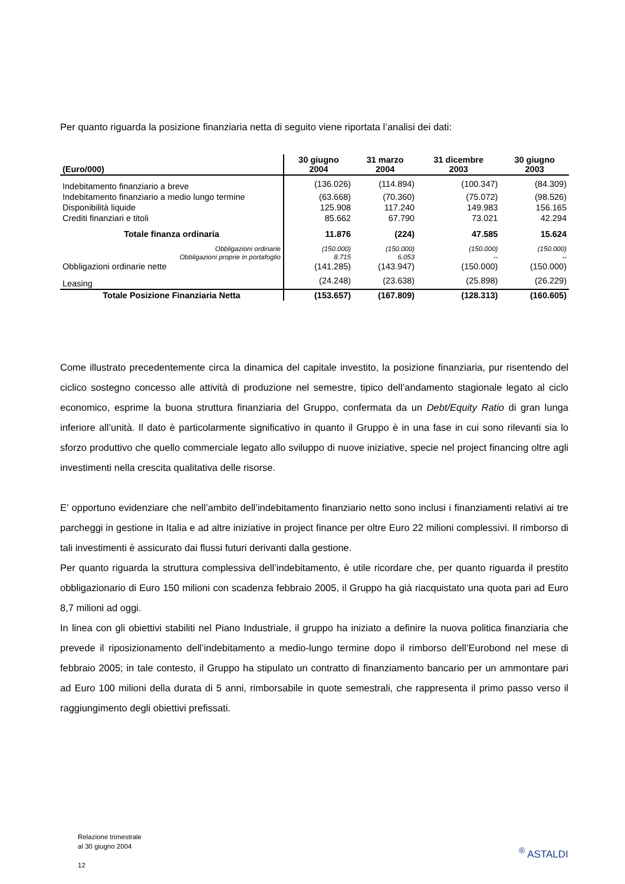Per quanto riguarda la posizione finanziaria netta di seguito viene riportata l’analisi dei dati:
| (Euro/000) | 30 giugno 2004 | 31 marzo 2004 | 31 dicembre 2003 | 30 giugno 2003 |
| --- | --- | --- | --- | --- |
| Indebitamento finanziario a breve | (136.026) | (114.894) | (100.347) | (84.309) |
| Indebitamento finanziario a medio lungo termine | (63.668) | (70.360) | (75.072) | (98.526) |
| Disponibilità liquide | 125.908 | 117.240 | 149.983 | 156.165 |
| Crediti finanziari e titoli | 85.662 | 67.790 | 73.021 | 42.294 |
| Totale finanza ordinaria | 11.876 | (224) | 47.585 | 15.624 |
| Obbligazioni ordinarie | (150.000) | (150.000) | (150.000) | (150.000) |
| Obbligazioni proprie in portafoglio | 8.715 | 6.053 | -- | -- |
| Obbligazioni ordinarie nette | (141.285) | (143.947) | (150.000) | (150.000) |
| Leasing | (24.248) | (23.638) | (25.898) | (26.229) |
| Totale Posizione Finanziaria Netta | (153.657) | (167.809) | (128.313) | (160.605) |
Come illustrato precedentemente circa la dinamica del capitale investito, la posizione finanziaria, pur risentendo del ciclico sostegno concesso alle attività di produzione nel semestre, tipico dell’andamento stagionale legato al ciclo economico, esprime la buona struttura finanziaria del Gruppo, confermata da un Debt/Equity Ratio di gran lunga inferiore all’unità. Il dato è particolarmente significativo in quanto il Gruppo è in una fase in cui sono rilevanti sia lo sforzo produttivo che quello commerciale legato allo sviluppo di nuove iniziative, specie nel project financing oltre agli investimenti nella crescita qualitativa delle risorse.
E’ opportuno evidenziare che nell’ambito dell’indebitamento finanziario netto sono inclusi i finanziamenti relativi ai tre parcheggi in gestione in Italia e ad altre iniziative in project finance per oltre Euro 22 milioni complessivi. Il rimborso di tali investimenti è assicurato dai flussi futuri derivanti dalla gestione.
Per quanto riguarda la struttura complessiva dell’indebitamento, è utile ricordare che, per quanto riguarda il prestito obbligazionario di Euro 150 milioni con scadenza febbraio 2005, il Gruppo ha già riacquistato una quota pari ad Euro 8,7 milioni ad oggi.
In linea con gli obiettivi stabiliti nel Piano Industriale, il gruppo ha iniziato a definire la nuova politica finanziaria che prevede il riposizionamento dell’indebitamento a medio-lungo termine dopo il rimborso dell’Eurobond nel mese di febbraio 2005; in tale contesto, il Gruppo ha stipulato un contratto di finanziamento bancario per un ammontare pari ad Euro 100 milioni della durata di 5 anni, rimborsabile in quote semestrali, che rappresenta il primo passo verso il raggiungimento degli obiettivi prefissati.
Relazione trimestrale
al 30 giugno 2004
12
<sup>®</sup> ASTALDI